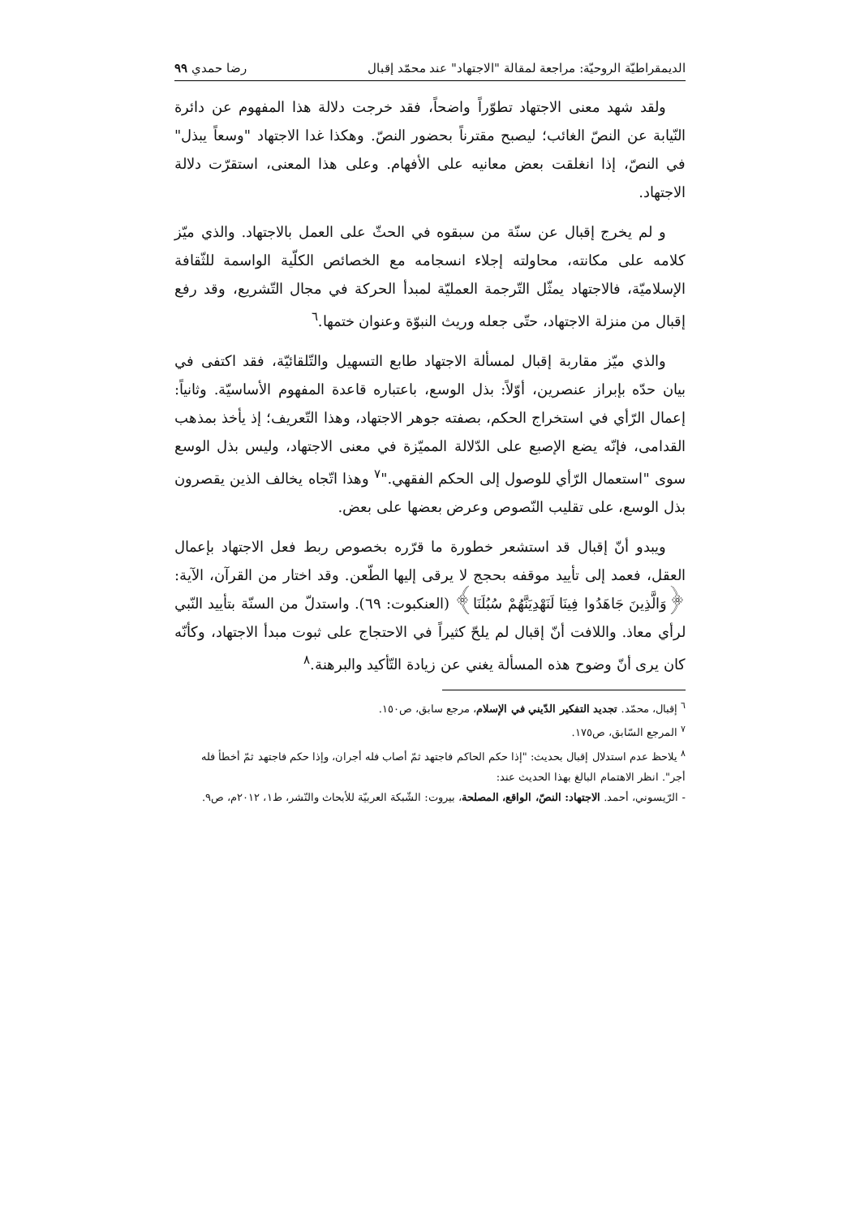الديمقراطيّة الروحيّة: مراجعة لمقالة "الاجتهاد" عند محمّد إقبال رضا حمدي ٩٩
ولقد شهد معنى الاجتهاد تطوّراً واضحاً، فقد خرجت دلالة هذا المفهوم عن دائرة النّيابة عن النصّ الغائب؛ ليصبح مقترناً بحضور النصّ. وهكذا غدا الاجتهاد "وسعاً يبذل" في النصّ، إذا انغلقت بعض معانيه على الأفهام. وعلى هذا المعنى، استقرّت دلالة الاجتهاد.
و لم يخرج إقبال عن سنّة من سبقوه في الحثّ على العمل بالاجتهاد. والذي ميّز كلامه على مكانته، محاولته إجلاء انسجامه مع الخصائص الكلّية الواسمة للثّقافة الإسلاميّة، فالاجتهاد يمثّل التّرجمة العمليّة لمبدأ الحركة في مجال التّشريع، وقد رفع إقبال من منزلة الاجتهاد، حتّى جعله وريث النبوّة وعنوان ختمها.<sup>٦</sup>
والذي ميّز مقاربة إقبال لمسألة الاجتهاد طابع التسهيل والتّلقائيّة، فقد اكتفى في بيان حدّه بإبراز عنصرين، أوّلاً: بذل الوسع، باعتباره قاعدة المفهوم الأساسيّة. وثانياً: إعمال الرّأي في استخراج الحكم، بصفته جوهر الاجتهاد، وهذا التّعريف؛ إذ يأخذ بمذهب القدامى، فإنّه يضع الإصبع على الدّلالة المميّزة في معنى الاجتهاد، وليس بذل الوسع سوى "استعمال الرّأي للوصول إلى الحكم الفقهي."<sup>٧</sup> وهذا اتّجاه يخالف الذين يقصرون بذل الوسع، على تقليب النّصوص وعرض بعضها على بعض.
ويبدو أنّ إقبال قد استشعر خطورة ما قرّره بخصوص ربط فعل الاجتهاد بإعمال العقل، فعمد إلى تأييد موقفه بحجج لا يرقى إليها الطّعن. وقد اختار من القرآن، الآية: ﴿وَالَّذِينَ جَاهَدُوا فِينَا لَنَهْدِيَنَّهُمْ سُبُلَنَا﴾ (العنكبوت: ٦٩). واستدلّ من السنّة بتأييد النّبي لرأي معاذ. واللافت أنّ إقبال لم يلحّ كثيراً في الاحتجاج على ثبوت مبدأ الاجتهاد، وكأنّه كان يرى أنّ وضوح هذه المسألة يغني عن زيادة التّأكيد والبرهنة.<sup>٨</sup>
<sup>٦</sup> إقبال، محمّد. تجديد التفكير الدّيني في الإسلام، مرجع سابق، ص١٥٠.
<sup>٧</sup> المرجع السّابق، ص١٧٥.
<sup>٨</sup> يلاحظ عدم استدلال إقبال بحديث: "إذا حكم الحاكم فاجتهد ثمّ أصاب فله أجران، وإذا حكم فاجتهد ثمّ أخطأ فله أجر". انظر الاهتمام البالغ بهذا الحديث عند:
- الرّيسوني، أحمد. الاجتهاد: النصّ، الواقع، المصلحة، بيروت: الشّبكة العربيّة للأبحاث والنّشر، ط١، ٢٠١٢م، ص٩.